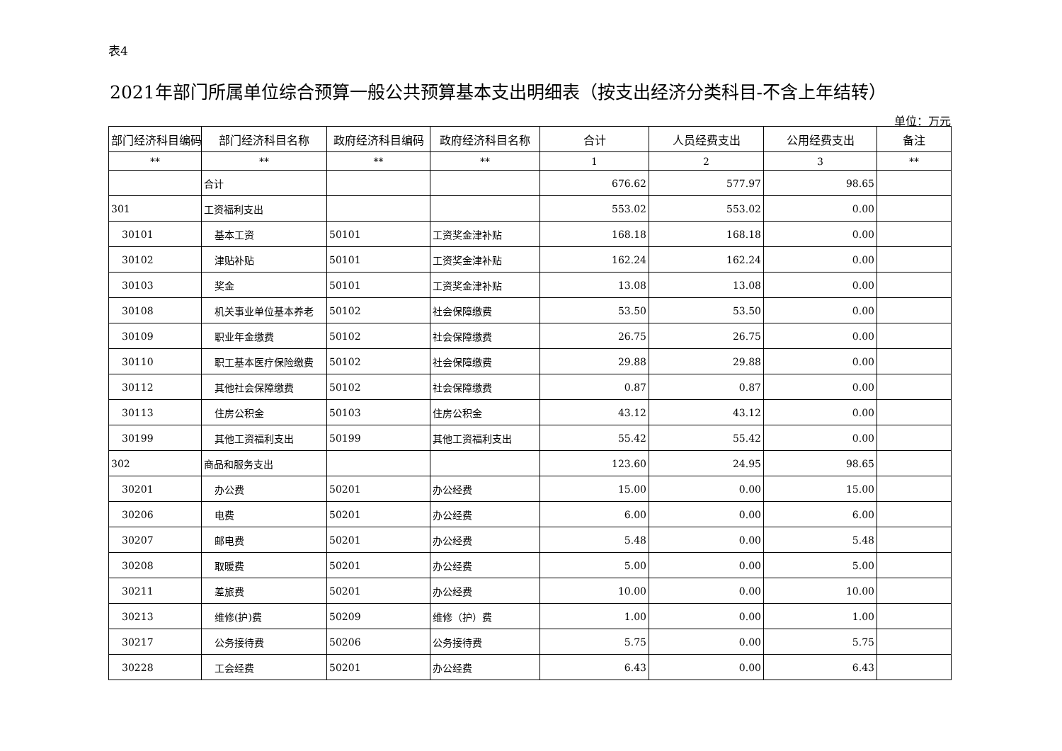表4
2021年部门所属单位综合预算一般公共预算基本支出明细表（按支出经济分类科目-不含上年结转）
单位：万元
| 部门经济科目编码 | 部门经济科目名称 | 政府经济科目编码 | 政府经济科目名称 | 合计 | 人员经费支出 | 公用经费支出 | 备注 |
| --- | --- | --- | --- | --- | --- | --- | --- |
| ** | ** | ** | ** | 1 | 2 | 3 | ** |
| | 合计 | | | 676.62 | 577.97 | 98.65 | |
| 301 | 工资福利支出 | | | 553.02 | 553.02 | 0.00 | |
| 30101 | 基本工资 | 50101 | 工资奖金津补贴 | 168.18 | 168.18 | 0.00 | |
| 30102 | 津贴补贴 | 50101 | 工资奖金津补贴 | 162.24 | 162.24 | 0.00 | |
| 30103 | 奖金 | 50101 | 工资奖金津补贴 | 13.08 | 13.08 | 0.00 | |
| 30108 | 机关事业单位基本养老 | 50102 | 社会保障缴费 | 53.50 | 53.50 | 0.00 | |
| 30109 | 职业年金缴费 | 50102 | 社会保障缴费 | 26.75 | 26.75 | 0.00 | |
| 30110 | 职工基本医疗保险缴费 | 50102 | 社会保障缴费 | 29.88 | 29.88 | 0.00 | |
| 30112 | 其他社会保障缴费 | 50102 | 社会保障缴费 | 0.87 | 0.87 | 0.00 | |
| 30113 | 住房公积金 | 50103 | 住房公积金 | 43.12 | 43.12 | 0.00 | |
| 30199 | 其他工资福利支出 | 50199 | 其他工资福利支出 | 55.42 | 55.42 | 0.00 | |
| 302 | 商品和服务支出 | | | 123.60 | 24.95 | 98.65 | |
| 30201 | 办公费 | 50201 | 办公经费 | 15.00 | 0.00 | 15.00 | |
| 30206 | 电费 | 50201 | 办公经费 | 6.00 | 0.00 | 6.00 | |
| 30207 | 邮电费 | 50201 | 办公经费 | 5.48 | 0.00 | 5.48 | |
| 30208 | 取暖费 | 50201 | 办公经费 | 5.00 | 0.00 | 5.00 | |
| 30211 | 差旅费 | 50201 | 办公经费 | 10.00 | 0.00 | 10.00 | |
| 30213 | 维修(护)费 | 50209 | 维修（护）费 | 1.00 | 0.00 | 1.00 | |
| 30217 | 公务接待费 | 50206 | 公务接待费 | 5.75 | 0.00 | 5.75 | |
| 30228 | 工会经费 | 50201 | 办公经费 | 6.43 | 0.00 | 6.43 | |